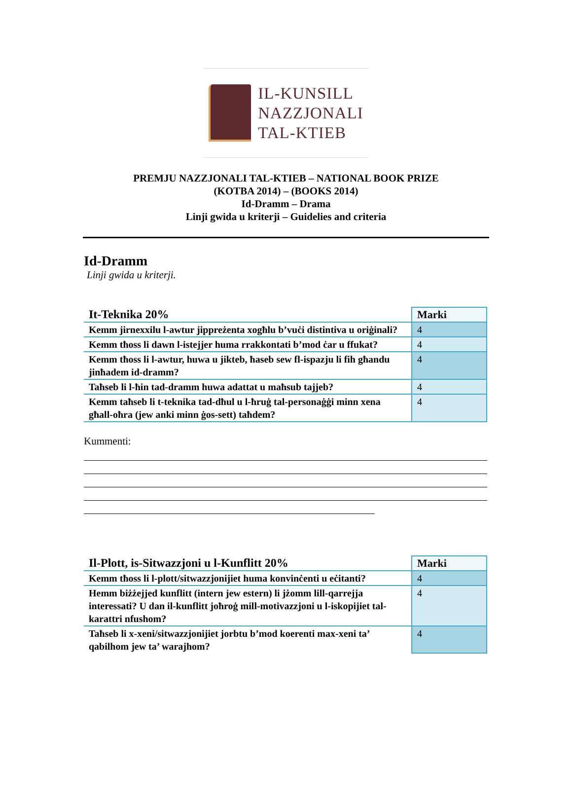IL-KUNSILL
NAZZJONALI
TAL-KTIEB
PREMJU NAZZJONALI TAL-KTIEB – NATIONAL BOOK PRIZE
(KOTBA 2014) – (BOOKS 2014)
Id-Dramm – Drama
Linji gwida u kriterji – Guidelies and criteria
Id-Dramm
Linji gwida u kriterji.
| It-Teknika 20% | Marki |
| Kemm jirnexxilu l-awtur jippreżenta xogħlu b’vuċi distintiva u oriġinali? | 4 |
| Kemm tħoss li dawn l-istejjer huma rrakkontati b’mod ċar u ffukat? | 4 |
| Kemm tħoss li l-awtur, huwa u jikteb, ħaseb sew fl-ispazju li fih għandu jinħadem id-dramm? | 4 |
| Taħseb li l-ħin tad-dramm huwa adattat u maħsub tajjeb? | 4 |
| Kemm taħseb li t-teknika tad-dħul u l-ħruġ tal-personaġġi minn xena għall-oħra (jew anki minn ġos-sett) taħdem? | 4 |
Kummenti:
| Il-Plott, is-Sitwazzjoni u l-Kunflitt 20% | Marki |
| Kemm tħoss li l-plott/sitwazzjonijiet huma konvinċenti u eċitanti? | 4 |
| Hemm biżżejjed kunflitt (intern jew estern) li jżomm lill-qarrejja interessati? U dan il-kunflitt joħroġ mill-motivazzjoni u l-iskopijiet tal-karattri nfushom? | 4 |
| Taħseb li x-xeni/sitwazzjonijiet jorbtu b’mod koerenti max-xeni ta’ qabilhom jew ta’ warajhom? | 4 |